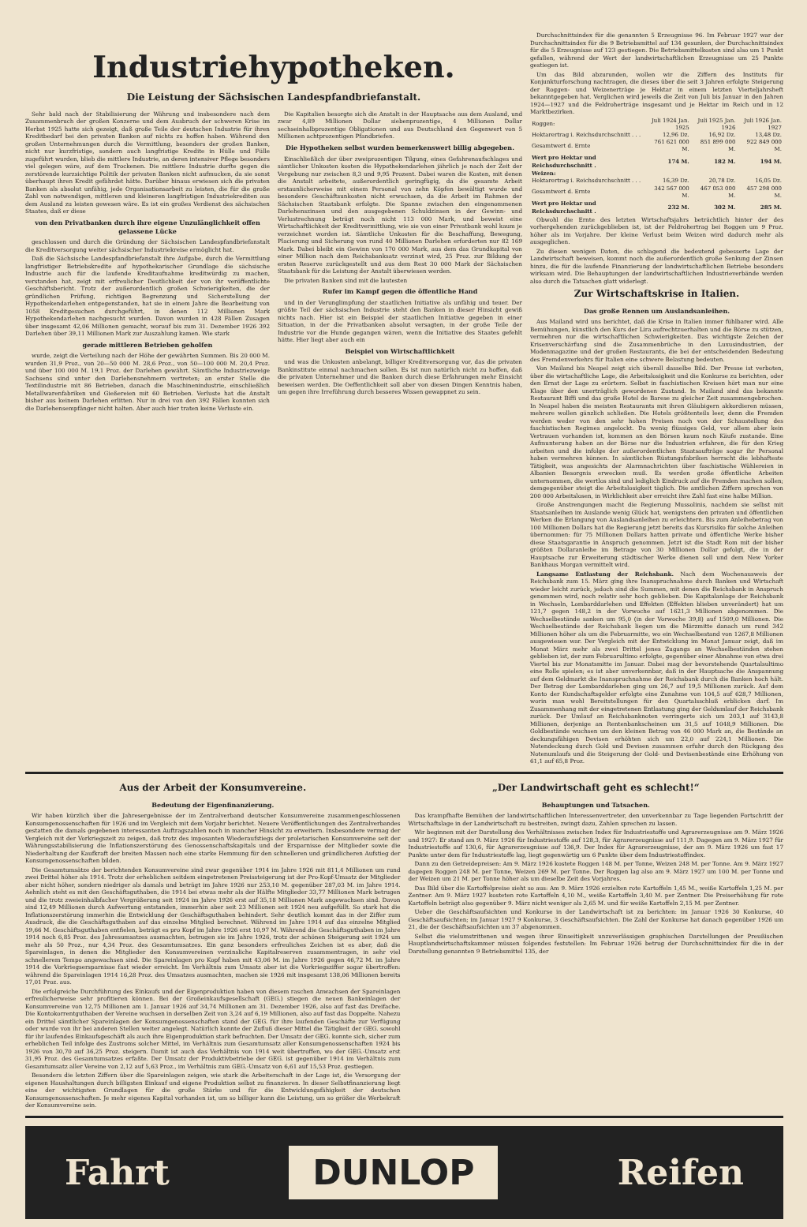Industriehypotheken.
Die Leistung der Sächsischen Landespfandbriefanstalt.
Sehr bald nach der Stabilisierung der Währung und insbesondere nach dem Zusammenbruch der großen Konzerne und dem Ausbruch der schweren Krise im Herbst 1925 hatte sich gezeigt, daß große Teile der deutschen Industrie für ihren Kreditbedarf bei den privaten Banken auf nichts zu hoffen haben. Während den großen Unternehmungen durch die Vermittlung, besonders der großen Banken, nicht nur kurzfristige, sondern auch langfristige Kredite in Hülle und Fülle zugeführt wurden, blieb die mittlere Industrie, an deren intensiver Pflege besonders viel gelegen wäre, auf dem Trockenen. Die mittlere Industrie durfte gegen die zerstörende kurzsichtige Politik der privaten Banken nicht aufmucken, da sie sonst überhaupt ihren Kredit gefährdet hätte. Darüber hinaus erwiesen sich die privaten Banken als absolut unfähig, jede Organisationsarbeit zu leisten, die für die große Zahl von notwendigen, mittleren und kleineren langfristigen Industriekrediten aus dem Ausland zu leisten gewesen wäre. Es ist ein großes Verdienst des sächsischen Staates, daß er diese
von den Privatbanken durch ihre eigene Unzulänglichkeit offen gelassene Lücke
geschlossen und durch die Gründung der Sächsischen Landespfandbriefanstalt die Kreditversorgung weiter sächsischer Industriekreise ermöglicht hat.
Daß die Sächsische Landespfandbriefanstalt ihre Aufgabe, durch die Vermittlung langfristiger Betriebskredite auf hypothekarischer Grundlage die sächsische Industrie auch für die laufende Kreditaufnahme kreditwürdig zu machen, verstanden hat, zeigt mit erfreulicher Deutlichkeit der von ihr veröffentlichte Geschäftsbericht. Trotz der außerordentlich großen Schwierigkeiten, die der gründlichen Prüfung, richtigen Begrenzung und Sicherstellung der Hypothekendarlehen entgegenstanden, hat sie in einem Jahre die Bearbeitung von 1058 Kreditgesuchen durchgeführt, in denen 112 Millionen Mark Hypothekendarlehen nachgesucht wurden. Davon wurden in 428 Fällen Zusagen über insgesamt 42,06 Millionen gemacht, worauf bis zum 31. Dezember 1926 392 Darlehen über 39,11 Millionen Mark zur Auszahlung kamen. Wie stark
gerade mittleren Betrieben geholfen
wurde, zeigt die Verteilung nach der Höhe der gewährten Summen. Bis 20 000 M. wurden 31,9 Proz., von 20—50 000 M. 28,6 Proz., von 50—100 000 M. 20,4 Proz. und über 100 000 M. 19,1 Proz. der Darlehen gewährt. Sämtliche Industriezweige Sachsens sind unter den Darlehensnehmern vertreten; an erster Stelle die Textilindustrie mit 86 Betrieben, danach die Maschinenindustrie, einschließlich Metallwarenfabriken und Gießereien mit 60 Betrieben. Verluste hat die Anstalt bisher aus keinem Darlehen erlitten. Nur in drei von den 392 Fällen konnten sich die Darlehensempfänger nicht halten. Aber auch hier traten keine Verluste ein.
Die Kapitalien besorgte sich die Anstalt in der Hauptsache aus dem Ausland, und zwar 4,89 Millionen Dollar siebenprozentige, 4 Millionen Dollar sechseinhalbprozentige Obligationen und aus Deutschland den Gegenwert von 5 Millionen achtprozentigen Pfandbriefen.
Die Hypotheken selbst wurden bemerkenswert billig abgegeben.
Einschließlich der über zweiprozentigen Tilgung, eines Gefahrenaufschlages und sämtlicher Unkosten kosten die Hypothekendarlehen jährlich je nach der Zeit der Vergebung nur zwischen 8,3 und 9,95 Prozent. Dabei waren die Kosten, mit denen die Anstalt arbeitete, außerordentlich geringfügig, da die gesamte Arbeit erstaunlicherweise mit einem Personal von zehn Köpfen bewältigt wurde und besondere Geschäftsunkosten nicht erwuchsen, da die Arbeit im Rahmen der Sächsischen Staatsbank erfolgte. Die Spanne zwischen den eingenommenen Darlehenszinsen und den ausgegebenen Schuldzinsen in der Gewinn- und Verlustrechnung beträgt noch nicht 113 000 Mark, und beweist eine Wirtschaftlichkeit der Kreditvermittlung, wie sie von einer Privatbank wohl kaum je verzeichnet worden ist. Sämtliche Unkosten für die Beschaffung, Bewegung, Placierung und Sicherung von rund 40 Millionen Darlehen erforderten nur 82 169 Mark. Dabei bleibt ein Gewinn von 170 000 Mark, aus dem das Grundkapital von einer Million nach dem Reichsbanksatz verzinst wird, 25 Proz. zur Bildung der ersten Reserve zurückgestellt und aus dem Rest 30 000 Mark der Sächsischen Staatsbank für die Leistung der Anstalt überwiesen werden.
Die privaten Banken sind mit die lautesten
Rufer im Kampf gegen die öffentliche Hand
und in der Verunglimpfung der staatlichen Initiative als unfähig und teuer. Der größte Teil der sächsischen Industrie steht den Banken in dieser Hinsicht gewiß nichts nach. Hier ist ein Beispiel der staatlichen Initiative gegeben in einer Situation, in der die Privatbanken absolut versagten, in der große Teile der Industrie vor die Hunde gegangen wären, wenn die Initiative des Staates gefehlt hätte. Hier liegt aber auch ein
Beispiel von Wirtschaftlichkeit
und was die Unkosten anbelangt, billiger Kreditversorgung vor, das die privaten Bankinstitute einmal nachmachen sollen. Es ist nun natürlich nicht zu hoffen, daß die privaten Unternehmer und die Banken durch diese Erfahrungen mehr Einsicht beweisen werden. Die Oeffentlichkeit soll aber von diesen Dingen Kenntnis haben, um gegen ihre Irreführung durch besseres Wissen gewappnet zu sein.
Durchschnittsindex für die genannten 5 Erzeugnisse 96. Im Februar 1927 war der Durchschnittsindex für die 9 Betriebsmittel auf 134 gesunken, der Durchschnittsindex für die 5 Erzeugnisse auf 123 gestiegen. Die Betriebsmittelkosten sind also um 1 Punkt gefallen, während der Wert der landwirtschaftlichen Erzeugnisse um 25 Punkte gestiegen ist.
Um das Bild abzurunden, wollen wir die Ziffern des Instituts für Konjunkturforschung nachtragen, die dieses über die seit 3 Jahren erfolgte Steigerung der Roggen- und Weizenerträge je Hektar in einem letzten Vierteljahrsheft bekanntgegeben hat. Verglichen wird jeweils die Zeit von Juli bis Januar in den Jahren 1924—1927 und die Feldroherträge insgesamt und je Hektar im Reich und in 12 Marktbezirken.
| Roggen: | Juli 1924 Jan. 1925 | Juli 1925 Jan. 1926 | Juli 1926 Jan. 1927 |
| --- | --- | --- | --- |
| Hektarertrag i. Reichsdurchschnitt . . . | 12,96 Dz. | 16,92 Dz. | 13,48 Dz. |
| Gesamtwert d. Ernte | 761 621 000 M. | 851 899 000 M. | 922 849 000 M. |
| Wert pro Hektar und Reichsdurchschnitt . | 174 M. | 182 M. | 194 M. |
| Weizen: | | | |
| Hektarertrag i. Reichsdurchschnitt . . . | 16,39 Dz. | 20,78 Dz. | 16,05 Dz. |
| Gesamtwert d. Ernte | 342 567 000 M. | 467 053 000 M. | 457 298 000 M. |
| Wert pro Hektar und Reichsdurchschnitt . | 232 M. | 302 M. | 285 M. |
Obwohl die Ernte des letzten Wirtschaftsjahrs beträchtlich hinter der des vorhergehenden zurückgeblieben ist, ist der Feldrohertrag bei Roggen um 9 Proz. höher als im Vorjahre. Der kleine Verlust beim Weizen wird dadurch mehr als ausgeglichen.
Zu diesen wenigen Daten, die schlagend die bedeutend gebesserte Lage der Landwirtschaft beweisen, kommt noch die außerordentlich große Senkung der Zinsen hinzu, die für die laufende Finanzierung der landwirtschaftlichen Betriebe besonders wirksam wird. Die Behauptungen der landwirtschaftlichen Industrieverbände werden also durch die Tatsachen glatt widerlegt.
Zur Wirtschaftskrise in Italien.
Das große Rennen um Auslandsanleihen.
Aus Mailand wird uns berichtet, daß die Krise in Italien immer fühlbarer wird. Alle Bemühungen, künstlich den Kurs der Lira aufrechtzuerhalten und die Börse zu stützen, vermehren nur die wirtschaftlichen Schwierigkeiten. Das wichtigste Zeichen der Krisenverschärfung sind die Zusammenbrüche in den Luxusindustrien, der Modenmagazine und der großen Restaurants, die bei der entscheidenden Bedeutung des Fremdenverkehrs für Italien eine schwere Belastung bedeuten.
Von Mailand bis Neapel zeigt sich überall dasselbe Bild. Der Presse ist verboten, über die wirtschaftliche Lage, die Arbeitslosigkeit und die Konkurse zu berichten, oder den Ernst der Lage zu erörtern. Selbst in faschistischen Kreisen hört man nur eine Klage über den unerträglich gewordenen Zustand. In Mailand sind das bekannte Restaurant Biffi und das große Hotel de Barese zu gleicher Zeit zusammengebrochen. In Neapel haben die meisten Restaurants mit ihren Gläubigern akkordieren müssen, mehrere wollen gänzlich schließen. Die Hotels größtenteils leer, denn die Fremden werden weder von den sehr hohen Preisen noch von der Schaustellung des faschistischen Regimes angelockt. Da wenig flüssiges Geld, vor allem aber kein Vertrauen vorhanden ist, kommen an den Börsen kaum noch Käufe zustande. Eine Aufmunterung haben an der Börse nur die Industrien erfahren, die für den Krieg arbeiten und die infolge der außerordentlichen Staatsaufträge sogar ihr Personal haben vermehren können. In sämtlichen Rüstungsfabriken herrscht die lebhafteste Tätigkeit, was angesichts der Alarmnachrichten über faschistische Wühlereien in Albanien Besorgnis erwecken muß. Es werden große öffentliche Arbeiten unternommen, die wertlos sind und lediglich Eindruck auf die Fremden machen sollen; demgegenüber steigt die Arbeitslosigkeit täglich. Die amtlichen Ziffern sprechen von 200 000 Arbeitslosen, in Wirklichkeit aber erreicht ihre Zahl fast eine halbe Million.
Große Anstrengungen macht die Regierung Mussolinis, nachdem sie selbst mit Staatsanleihen im Auslande wenig Glück hat, wenigstens den privaten und öffentlichen Werken die Erlangung von Auslandsanleihen zu erleichtern. Bis zum Anleihebetrag von 100 Millionen Dollars hat die Regierung jetzt bereits das Kursrisiko für solche Anleihen übernommen: für 75 Millionen Dollars hatten private und öffentliche Werke bisher diese Staatsgarantie in Anspruch genommen. Jetzt ist die Stadt Rom mit der bisher größten Dollaranleihe im Betrage von 30 Millionen Dollar gefolgt, die in der Hauptsache zur Erweiterung städtischer Werke dienen soll und dem New Yorker Bankhaus Morgan vermittelt wird.
Langsame Entlastung der Reichsbank. Nach dem Wochenausweis der Reichsbank zum 15. März ging ihre Inanspruchnahme durch Banken und Wirtschaft wieder leicht zurück, jedoch sind die Summen, mit denen die Reichsbank in Anspruch genommen wird, noch relativ sehr hoch geblieben. Die Kapitalanlage der Reichsbank in Wechseln, Lombarddarlehen und Effekten (Effekten blieben unverändert) hat um 121,7 gegen 148,2 in der Vorwoche auf 1621,3 Millionen abgenommen. Die Wechselbestände sanken um 95,0 (in der Vorwoche 39,8) auf 1509,0 Millionen. Die Wechselbestände der Reichsbank liegen um die Märzmitte danach um rund 342 Millionen höher als um die Februarmitte, wo ein Wechselbestand von 1267,8 Millionen ausgewiesen war. Der Vergleich mit der Entwicklung im Monat Januar zeigt, daß im Monat März mehr als zwei Drittel jenes Zugangs an Wechselbeständen stehen geblieben ist, der zum Februarultimo erfolgte, gegenüber einer Abnahme von etwa drei Viertel bis zur Monatsmitte im Januar. Dabei mag der bevorstehende Quartalsultimo eine Rolle spielen; es ist aber unverkennbar, daß in der Hauptsache die Anspannung auf dem Geldmarkt die Inanspruchnahme der Reichsbank durch die Banken hoch hält. Der Betrag der Lombarddarlehen ging um 26,7 auf 19,5 Millionen zurück. Auf dem Konto der Kundschaftsgelder erfolgte eine Zunahme von 104,5 auf 628,7 Millionen, worin man wohl Bereitstellungen für den Quartalsschluß erblicken darf. Im Zusammenhang mit der eingetretenen Entlastung ging der Geldumlauf der Reichsbank zurück. Der Umlauf an Reichsbanknoten verringerte sich um 203,1 auf 3143,8 Millionen, derjenige an Rentenbankscheinen um 31,5 auf 1048,9 Millionen. Die Goldbestände wuchsen um den kleinen Betrag von 46 000 Mark an, die Bestände an deckungsfähigen Devisen erhöhten sich um 22,0 auf 224,1 Millionen. Die Notendeckung durch Gold und Devisen zusammen erfuhr durch den Rückgang des Notenumlaufs und die Steigerung der Gold- und Devisenbestände eine Erhöhung von 61,1 auf 65,8 Proz.
Aus der Arbeit der Konsumvereine.
Bedeutung der Eigenfinanzierung.
Wir haben kürzlich über die Jahresergebnisse der im Zentralverband deutscher Konsumvereine zusammengeschlossenen Konsumgenossenschaften für 1926 und im Vergleich mit dem Vorjahr berichtet. Neuere Veröffentlichungen des Zentralverbandes gestatten die damals gegebenen interessanten Auftragszahlen noch in mancher Hinsicht zu erweitern. Insbesondere vermag der Vergleich mit der Vorkriegszeit zu zeigen, daß trotz des imposanten Wiederaufstiegs der proletarischen Konsumvereine seit der Währungsstabilisierung die Inflationszerstörung des Genossenschaftskapitals und der Ersparnisse der Mitglieder sowie die Niederhaltung der Kaufkraft der breiten Massen noch eine starke Hemmung für den schnelleren und gründlicheren Aufstieg der Konsumgenossenschaften bilden.
Die Gesamtumsätze der berichtenden Konsumvereine sind zwar gegenüber 1914 im Jahre 1926 mit 811,4 Millionen um rund zwei Drittel höher als 1914. Trotz der erheblichen seitdem eingetretenen Preissteigerung ist der Pro-Kopf-Umsatz der Mitglieder aber nicht höher, sondern niedriger als damals und beträgt im Jahre 1926 nur 253,10 M. gegenüber 287,03 M. im Jahre 1914. Aehnlich steht es mit den Geschäftsguthaben, die 1914 bei etwas mehr als der Hälfte Mitglieder 33,77 Millionen Mark betrugen und die trotz zweieinhalbfacher Vergrößerung seit 1924 im Jahre 1926 erst auf 35,18 Millionen Mark angewachsen sind. Davon sind 12,49 Millionen durch Aufwertung entstanden, immerhin aber seit 23 Millionen seit 1924 neu aufgefüllt. So stark hat die Inflationszerstörung immerhin die Entwicklung der Geschäftsguthaben behindert. Sehr deutlich kommt das in der Ziffer zum Ausdruck, die die Geschäftsguthaben auf das einzelne Mitglied berechnet. Während im Jahre 1914 auf das einzelne Mitglied 19,66 M. Geschäftsguthaben entfielen, beträgt es pro Kopf im Jahre 1926 erst 10,97 M. Während die Geschäftsguthaben im Jahre 1914 noch 6,85 Proz. des Jahresumsatzes ausmachten, betrugen sie im Jahre 1926, trotz der schönen Steigerung seit 1924 um mehr als 50 Proz., nur 4,34 Proz. des Gesamtumsatzes. Ein ganz besonders erfreuliches Zeichen ist es aber, daß die Spareinlagen, in denen die Mitglieder den Konsumvereinen verzinsliche Kapitalreserven zusammentragen, in sehr viel schnellerem Tempo angewachsen sind. Die Spareinlagen pro Kopf haben mit 43,06 M. im Jahre 1926 gegen 46,72 M. im Jahre 1914 die Vorkriegsersparnisse fast wieder erreicht. Im Verhältnis zum Umsatz aber ist die Vorkriegsziffer sogar übertroffen: während die Spareinlagen 1914 16,28 Proz. des Umsatzes ausmachten, machen sie 1926 mit insgesamt 138,06 Millionen bereits 17,01 Proz. aus.
Die erfolgreiche Durchführung des Einkaufs und der Eigenproduktion haben von diesem raschen Anwachsen der Spareinlagen erfreulicherweise sehr profitieren können. Bei der Großeinkaufsgesellschaft (GEG.) stiegen die neuen Bankeinlagen der Konsumvereine von 12,75 Millionen am 1. Januar 1926 auf 34,74 Millionen am 31. Dezember 1926, also auf fast das Dreifache. Die Kontokorrentguthaben der Vereine wuchsen in derselben Zeit von 3,24 auf 6,19 Millionen, also auf fast das Doppelte. Nahezu ein Drittel sämtlicher Spareinlagen der Konsumgenossenschaften stand der GEG. für ihre laufenden Geschäfte zur Verfügung oder wurde von ihr bei anderen Stellen weiter angelegt. Natürlich konnte der Zufluß dieser Mittel die Tätigkeit der GEG. sowohl für ihr laufendes Einkaufsgeschäft als auch ihre Eigenproduktion stark befruchten. Der Umsatz der GEG. konnte sich, sicher zum erheblichen Teil infolge des Zustroms solcher Mittel, im Verhältnis zum Gesamtumsatz aller Konsumgenossenschaften 1924 bis 1926 von 30,70 auf 36,25 Proz. steigern. Damit ist auch das Verhältnis von 1914 weit übertroffen, wo der GEG.-Umsatz erst 31,95 Proz. des Gesamtumsatzes erfaßte. Der Umsatz der Produktivbetriebe der GEG. ist gegenüber 1914 im Verhältnis zum Gesamtumsatz aller Vereine von 2,12 auf 5,63 Proz., im Verhältnis zum GEG.-Umsatz von 6,61 auf 15,53 Proz. gestiegen.
Besonders die letzten Ziffern über die Spareinlagen zeigen, wie stark die Arbeiterschaft in der Lage ist, die Versorgung der eigenen Haushaltungen durch billigsten Einkauf und eigene Produktion selbst zu finanzieren. In dieser Selbstfinanzierung liegt eine der wichtigsten Grundlagen für die große Stärke und für die Entwicklungsfähigkeit der deutschen Konsumgenossenschaften. Je mehr eigenes Kapital vorhanden ist, um so billiger kann die Leistung, um so größer die Werbekraft der Konsumvereine sein.
„Der Landwirtschaft geht es schlecht!“
Behauptungen und Tatsachen.
Das krampfhafte Bemühen der landwirtschaftlichen Interessenvertreter, den unverkennbar zu Tage liegenden Fortschritt der Wirtschaftslage in der Landwirtschaft zu bestreiten, zwingt dazu, Zahlen sprechen zu lassen.
Wir beginnen mit der Darstellung des Verhältnisses zwischen Index für Industriestoffe und Agrarerzeugnisse am 9. März 1926 und 1927: Er stand am 9. März 1926 für Industriestoffe auf 128,3, für Agrarerzeugnisse auf 111,9. Dagegen am 9. März 1927 für Industriestoffe auf 130,6, für Agrarerzeugnisse auf 136,9. Der Index für Agrarerzeugnisse, der am 9. März 1926 um fast 17 Punkte unter dem für Industriestoffe lag, liegt gegenwärtig um 6 Punkte über dem Industriestoffindex.
Dann zu den Getreidepreisen: Am 9. März 1926 kostete Roggen 148 M. per Tonne, Weizen 248 M. per Tonne. Am 9. März 1927 dagegen Roggen 248 M. per Tonne, Weizen 269 M. per Tonne. Der Roggen lag also am 9. März 1927 um 100 M. per Tonne und der Weizen um 21 M. per Tonne höher als um dieselbe Zeit des Vorjahres.
Das Bild über die Kartoffelpreise sieht so aus: Am 9. März 1926 erzielten rote Kartoffeln 1,45 M., weiße Kartoffeln 1,25 M. per Zentner. Am 9. März 1927 kosteten rote Kartoffeln 4,10 M., weiße Kartoffeln 3,40 M. per Zentner. Die Preiserhöhung für rote Kartoffeln beträgt also gegenüber 9. März nicht weniger als 2,65 M. und für weiße Kartoffeln 2,15 M. per Zentner.
Ueber die Geschäftsaufsichten und Konkurse in der Landwirtschaft ist zu berichten: im Januar 1926 30 Konkurse, 40 Geschäftsaufsichten; im Januar 1927 9 Konkurse, 3 Geschäftsaufsichten. Die Zahl der Konkurse hat danach gegenüber 1926 um 21, die der Geschäftsaufsichten um 37 abgenommen.
Selbst die vielumstrittenen und wegen ihrer Einseitigkeit unzuverlässigen graphischen Darstellungen der Preußischen Hauptlandwirtschaftskammer müssen folgendes feststellen: Im Februar 1926 betrug der Durchschnittsindex für die in der Darstellung genannten 9 Betriebsmittel 135, der
Fahrt DUNLOP Reifen